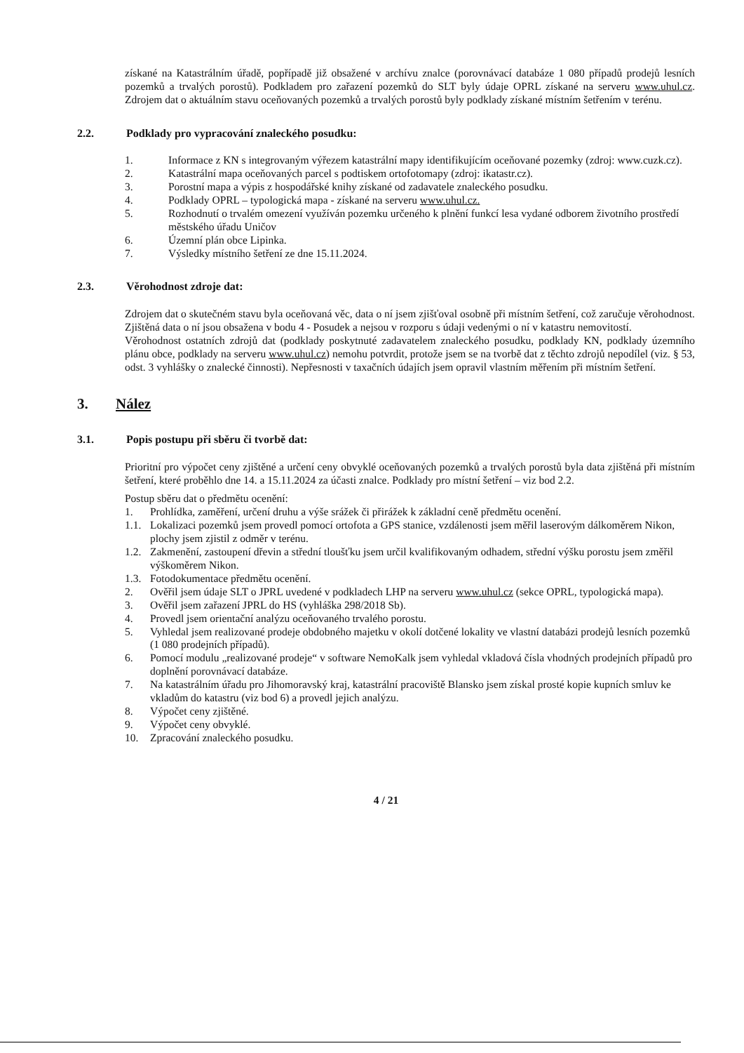získané na Katastrálním úřadě, popřípadě již obsažené v archívu znalce (porovnávací databáze 1 080 případů prodejů lesních pozemků a trvalých porostů). Podkladem pro zařazení pozemků do SLT byly údaje OPRL získané na serveru www.uhul.cz. Zdrojem dat o aktuálním stavu oceňovaných pozemků a trvalých porostů byly podklady získané místním šetřením v terénu.
2.2. Podklady pro vypracování znaleckého posudku:
1. Informace z KN s integrovaným výřezem katastrální mapy identifikujícím oceňované pozemky (zdroj: www.cuzk.cz).
2. Katastrální mapa oceňovaných parcel s podtiskem ortofotomapy (zdroj: ikatastr.cz).
3. Porostní mapa a výpis z hospodářské knihy získané od zadavatele znaleckého posudku.
4. Podklady OPRL – typologická mapa - získané na serveru www.uhul.cz.
5. Rozhodnutí o trvalém omezení využíván pozemku určeného k plnění funkcí lesa vydané odborem životního prostředí městského úřadu Uničov
6. Územní plán obce Lipinka.
7. Výsledky místního šetření ze dne 15.11.2024.
2.3. Věrohodnost zdroje dat:
Zdrojem dat o skutečném stavu byla oceňovaná věc, data o ní jsem zjišťoval osobně při místním šetření, což zaručuje věrohodnost. Zjištěná data o ní jsou obsažena v bodu 4 - Posudek a nejsou v rozporu s údaji vedenými o ní v katastru nemovitostí.
Věrohodnost ostatních zdrojů dat (podklady poskytnuté zadavatelem znaleckého posudku, podklady KN, podklady územního plánu obce, podklady na serveru www.uhul.cz) nemohu potvrdit, protože jsem se na tvorbě dat z těchto zdrojů nepodílel (viz. § 53, odst. 3 vyhlášky o znalecké činnosti). Nepřesnosti v taxačních údajích jsem opravil vlastním měřením při místním šetření.
3. Nález
3.1. Popis postupu při sběru či tvorbě dat:
Prioritní pro výpočet ceny zjištěné a určení ceny obvyklé oceňovaných pozemků a trvalých porostů byla data zjištěná při místním šetření, které proběhlo dne 14. a 15.11.2024 za účasti znalce. Podklady pro místní šetření – viz bod 2.2.
Postup sběru dat o předmětu ocenění:
1. Prohlídka, zaměření, určení druhu a výše srážek či přirážek k základní ceně předmětu ocenění.
1.1. Lokalizaci pozemků jsem provedl pomocí ortofota a GPS stanice, vzdálenosti jsem měřil laserovým dálkoměrem Nikon, plochy jsem zjistil z odměr v terénu.
1.2. Zakmenění, zastoupení dřevin a střední tloušťku jsem určil kvalifikovaným odhadem, střední výšku porostu jsem změřil výškoměrem Nikon.
1.3. Fotodokumentace předmětu ocenění.
2. Ověřil jsem údaje SLT o JPRL uvedené v podkladech LHP na serveru www.uhul.cz (sekce OPRL, typologická mapa).
3. Ověřil jsem zařazení JPRL do HS (vyhláška 298/2018 Sb).
4. Provedl jsem orientační analýzu oceňovaného trvalého porostu.
5. Vyhledal jsem realizované prodeje obdobného majetku v okolí dotčené lokality ve vlastní databázi prodejů lesních pozemků (1 080 prodejních případů).
6. Pomocí modulu „realizované prodeje“ v software NemoKalk jsem vyhledal vkladová čísla vhodných prodejních případů pro doplnění porovnávací databáze.
7. Na katastrálním úřadu pro Jihomoravský kraj, katastrální pracoviště Blansko jsem získal prosté kopie kupních smluv ke vkladům do katastru (viz bod 6) a provedl jejich analýzu.
8. Výpočet ceny zjištěné.
9. Výpočet ceny obvyklé.
10. Zpracování znaleckého posudku.
4 / 21